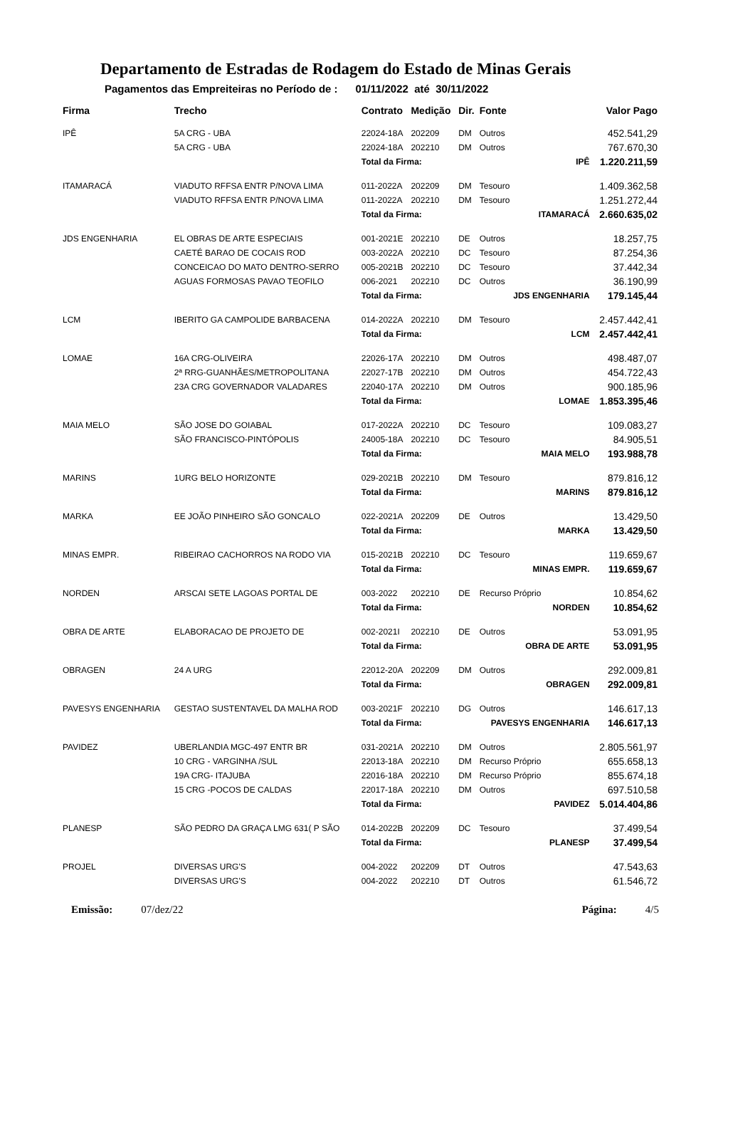Departamento de Estradas de Rodagem do Estado de Minas Gerais
Pagamentos das Empreiteiras no Período de : 01/11/2022 até 30/11/2022
| Firma | Trecho | Contrato | Medição | Dir. | Fonte | | Valor Pago |
| --- | --- | --- | --- | --- | --- | --- | --- |
| IPÊ | 5A CRG - UBA | 22024-18A | 202209 | DM | Outros | | 452.541,29 |
| | 5A CRG - UBA | 22024-18A | 202210 | DM | Outros | | 767.670,30 |
| | | Total da Firma: | | | IPÊ | | 1.220.211,59 |
| ITAMARACÁ | VIADUTO RFFSA ENTR P/NOVA LIMA | 011-2022A | 202209 | DM | Tesouro | | 1.409.362,58 |
| | VIADUTO RFFSA ENTR P/NOVA LIMA | 011-2022A | 202210 | DM | Tesouro | | 1.251.272,44 |
| | | Total da Firma: | | | ITAMARACÁ | | 2.660.635,02 |
| JDS ENGENHARIA | EL OBRAS DE ARTE ESPECIAIS | 001-2021E | 202210 | DE | Outros | | 18.257,75 |
| | CAETÉ BARAO DE COCAIS ROD | 003-2022A | 202210 | DC | Tesouro | | 87.254,36 |
| | CONCEICAO DO MATO DENTRO-SERRO | 005-2021B | 202210 | DC | Tesouro | | 37.442,34 |
| | AGUAS FORMOSAS PAVAO TEOFILO | 006-2021 | 202210 | DC | Outros | | 36.190,99 |
| | | Total da Firma: | | | JDS ENGENHARIA | | 179.145,44 |
| LCM | IBERITO GA CAMPOLIDE BARBACENA | 014-2022A | 202210 | DM | Tesouro | | 2.457.442,41 |
| | | Total da Firma: | | | LCM | | 2.457.442,41 |
| LOMAE | 16A CRG-OLIVEIRA | 22026-17A | 202210 | DM | Outros | | 498.487,07 |
| | 2ª RRG-GUANHÃES/METROPOLITANA | 22027-17B | 202210 | DM | Outros | | 454.722,43 |
| | 23A CRG GOVERNADOR VALADARES | 22040-17A | 202210 | DM | Outros | | 900.185,96 |
| | | Total da Firma: | | | LOMAE | | 1.853.395,46 |
| MAIA MELO | SÃO JOSE DO GOIABAL | 017-2022A | 202210 | DC | Tesouro | | 109.083,27 |
| | SÃO FRANCISCO-PINTÓPOLIS | 24005-18A | 202210 | DC | Tesouro | | 84.905,51 |
| | | Total da Firma: | | | MAIA MELO | | 193.988,78 |
| MARINS | 1URG BELO HORIZONTE | 029-2021B | 202210 | DM | Tesouro | | 879.816,12 |
| | | Total da Firma: | | | MARINS | | 879.816,12 |
| MARKA | EE JOÃO PINHEIRO SÃO GONCALO | 022-2021A | 202209 | DE | Outros | | 13.429,50 |
| | | Total da Firma: | | | MARKA | | 13.429,50 |
| MINAS EMPR. | RIBEIRAO CACHORROS NA RODO VIA | 015-2021B | 202210 | DC | Tesouro | | 119.659,67 |
| | | Total da Firma: | | | MINAS EMPR. | | 119.659,67 |
| NORDEN | ARSCAI SETE LAGOAS PORTAL DE | 003-2022 | 202210 | DE | Recurso Próprio | | 10.854,62 |
| | | Total da Firma: | | | NORDEN | | 10.854,62 |
| OBRA DE ARTE | ELABORACAO DE PROJETO DE | 002-2021I | 202210 | DE | Outros | | 53.091,95 |
| | | Total da Firma: | | | OBRA DE ARTE | | 53.091,95 |
| OBRAGEN | 24 A URG | 22012-20A | 202209 | DM | Outros | | 292.009,81 |
| | | Total da Firma: | | | OBRAGEN | | 292.009,81 |
| PAVESYS ENGENHARIA | GESTAO SUSTENTAVEL DA MALHA ROD | 003-2021F | 202210 | DG | Outros | | 146.617,13 |
| | | Total da Firma: | | | PAVESYS ENGENHARIA | | 146.617,13 |
| PAVIDEZ | UBERLANDIA MGC-497 ENTR BR | 031-2021A | 202210 | DM | Outros | | 2.805.561,97 |
| | 10 CRG - VARGINHA /SUL | 22013-18A | 202210 | DM | Recurso Próprio | | 655.658,13 |
| | 19A CRG- ITAJUBA | 22016-18A | 202210 | DM | Recurso Próprio | | 855.674,18 |
| | 15 CRG -POCOS DE CALDAS | 22017-18A | 202210 | DM | Outros | | 697.510,58 |
| | | Total da Firma: | | | PAVIDEZ | | 5.014.404,86 |
| PLANESP | SÃO PEDRO DA GRAÇA LMG 631( P SÃO | 014-2022B | 202209 | DC | Tesouro | | 37.499,54 |
| | | Total da Firma: | | | PLANESP | | 37.499,54 |
| PROJEL | DIVERSAS URG'S | 004-2022 | 202209 | DT | Outros | | 47.543,63 |
| | DIVERSAS URG'S | 004-2022 | 202210 | DT | Outros | | 61.546,72 |
Emissão: 07/dez/22 Página: 4/5